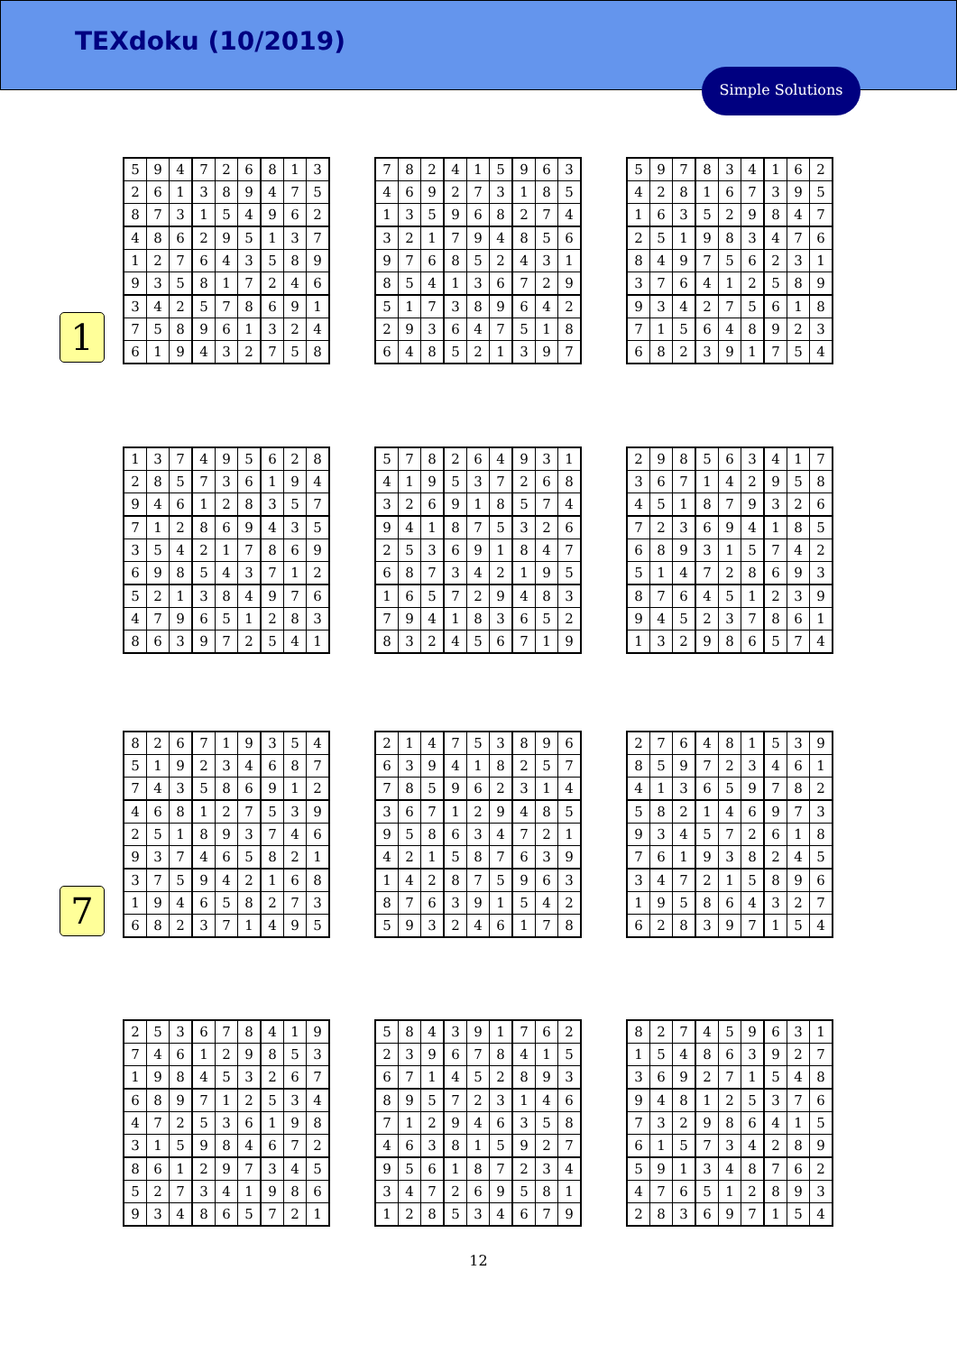TEXdoku (10/2019)
Simple Solutions
1
| 5 | 9 | 4 | 7 | 2 | 6 | 8 | 1 | 3 |
| 2 | 6 | 1 | 3 | 8 | 9 | 4 | 7 | 5 |
| 8 | 7 | 3 | 1 | 5 | 4 | 9 | 6 | 2 |
| 4 | 8 | 6 | 2 | 9 | 5 | 1 | 3 | 7 |
| 1 | 2 | 7 | 6 | 4 | 3 | 5 | 8 | 9 |
| 9 | 3 | 5 | 8 | 1 | 7 | 2 | 4 | 6 |
| 3 | 4 | 2 | 5 | 7 | 8 | 6 | 9 | 1 |
| 7 | 5 | 8 | 9 | 6 | 1 | 3 | 2 | 4 |
| 6 | 1 | 9 | 4 | 3 | 2 | 7 | 5 | 8 |
| 7 | 8 | 2 | 4 | 1 | 5 | 9 | 6 | 3 |
| 4 | 6 | 9 | 2 | 7 | 3 | 1 | 8 | 5 |
| 1 | 3 | 5 | 9 | 6 | 8 | 2 | 7 | 4 |
| 3 | 2 | 1 | 7 | 9 | 4 | 8 | 5 | 6 |
| 9 | 7 | 6 | 8 | 5 | 2 | 4 | 3 | 1 |
| 8 | 5 | 4 | 1 | 3 | 6 | 7 | 2 | 9 |
| 5 | 1 | 7 | 3 | 8 | 9 | 6 | 4 | 2 |
| 2 | 9 | 3 | 6 | 4 | 7 | 5 | 1 | 8 |
| 6 | 4 | 8 | 5 | 2 | 1 | 3 | 9 | 7 |
| 5 | 9 | 7 | 8 | 3 | 4 | 1 | 6 | 2 |
| 4 | 2 | 8 | 1 | 6 | 7 | 3 | 9 | 5 |
| 1 | 6 | 3 | 5 | 2 | 9 | 8 | 4 | 7 |
| 2 | 5 | 1 | 9 | 8 | 3 | 4 | 7 | 6 |
| 8 | 4 | 9 | 7 | 5 | 6 | 2 | 3 | 1 |
| 3 | 7 | 6 | 4 | 1 | 2 | 5 | 8 | 9 |
| 9 | 3 | 4 | 2 | 7 | 5 | 6 | 1 | 8 |
| 7 | 1 | 5 | 6 | 4 | 8 | 9 | 2 | 3 |
| 6 | 8 | 2 | 3 | 9 | 1 | 7 | 5 | 4 |
| 1 | 3 | 7 | 4 | 9 | 5 | 6 | 2 | 8 |
| 2 | 8 | 5 | 7 | 3 | 6 | 1 | 9 | 4 |
| 9 | 4 | 6 | 1 | 2 | 8 | 3 | 5 | 7 |
| 7 | 1 | 2 | 8 | 6 | 9 | 4 | 3 | 5 |
| 3 | 5 | 4 | 2 | 1 | 7 | 8 | 6 | 9 |
| 6 | 9 | 8 | 5 | 4 | 3 | 7 | 1 | 2 |
| 5 | 2 | 1 | 3 | 8 | 4 | 9 | 7 | 6 |
| 4 | 7 | 9 | 6 | 5 | 1 | 2 | 8 | 3 |
| 8 | 6 | 3 | 9 | 7 | 2 | 5 | 4 | 1 |
| 5 | 7 | 8 | 2 | 6 | 4 | 9 | 3 | 1 |
| 4 | 1 | 9 | 5 | 3 | 7 | 2 | 6 | 8 |
| 3 | 2 | 6 | 9 | 1 | 8 | 5 | 7 | 4 |
| 9 | 4 | 1 | 8 | 7 | 5 | 3 | 2 | 6 |
| 2 | 5 | 3 | 6 | 9 | 1 | 8 | 4 | 7 |
| 6 | 8 | 7 | 3 | 4 | 2 | 1 | 9 | 5 |
| 1 | 6 | 5 | 7 | 2 | 9 | 4 | 8 | 3 |
| 7 | 9 | 4 | 1 | 8 | 3 | 6 | 5 | 2 |
| 8 | 3 | 2 | 4 | 5 | 6 | 7 | 1 | 9 |
| 2 | 9 | 8 | 5 | 6 | 3 | 4 | 1 | 7 |
| 3 | 6 | 7 | 1 | 4 | 2 | 9 | 5 | 8 |
| 4 | 5 | 1 | 8 | 7 | 9 | 3 | 2 | 6 |
| 7 | 2 | 3 | 6 | 9 | 4 | 1 | 8 | 5 |
| 6 | 8 | 9 | 3 | 1 | 5 | 7 | 4 | 2 |
| 5 | 1 | 4 | 7 | 2 | 8 | 6 | 9 | 3 |
| 8 | 7 | 6 | 4 | 5 | 1 | 2 | 3 | 9 |
| 9 | 4 | 5 | 2 | 3 | 7 | 8 | 6 | 1 |
| 1 | 3 | 2 | 9 | 8 | 6 | 5 | 7 | 4 |
7
| 8 | 2 | 6 | 7 | 1 | 9 | 3 | 5 | 4 |
| 5 | 1 | 9 | 2 | 3 | 4 | 6 | 8 | 7 |
| 7 | 4 | 3 | 5 | 8 | 6 | 9 | 1 | 2 |
| 4 | 6 | 8 | 1 | 2 | 7 | 5 | 3 | 9 |
| 2 | 5 | 1 | 8 | 9 | 3 | 7 | 4 | 6 |
| 9 | 3 | 7 | 4 | 6 | 5 | 8 | 2 | 1 |
| 3 | 7 | 5 | 9 | 4 | 2 | 1 | 6 | 8 |
| 1 | 9 | 4 | 6 | 5 | 8 | 2 | 7 | 3 |
| 6 | 8 | 2 | 3 | 7 | 1 | 4 | 9 | 5 |
| 2 | 1 | 4 | 7 | 5 | 3 | 8 | 9 | 6 |
| 6 | 3 | 9 | 4 | 1 | 8 | 2 | 5 | 7 |
| 7 | 8 | 5 | 9 | 6 | 2 | 3 | 1 | 4 |
| 3 | 6 | 7 | 1 | 2 | 9 | 4 | 8 | 5 |
| 9 | 5 | 8 | 6 | 3 | 4 | 7 | 2 | 1 |
| 4 | 2 | 1 | 5 | 8 | 7 | 6 | 3 | 9 |
| 1 | 4 | 2 | 8 | 7 | 5 | 9 | 6 | 3 |
| 8 | 7 | 6 | 3 | 9 | 1 | 5 | 4 | 2 |
| 5 | 9 | 3 | 2 | 4 | 6 | 1 | 7 | 8 |
| 2 | 7 | 6 | 4 | 8 | 1 | 5 | 3 | 9 |
| 8 | 5 | 9 | 7 | 2 | 3 | 4 | 6 | 1 |
| 4 | 1 | 3 | 6 | 5 | 9 | 7 | 8 | 2 |
| 5 | 8 | 2 | 1 | 4 | 6 | 9 | 7 | 3 |
| 9 | 3 | 4 | 5 | 7 | 2 | 6 | 1 | 8 |
| 7 | 6 | 1 | 9 | 3 | 8 | 2 | 4 | 5 |
| 3 | 4 | 7 | 2 | 1 | 5 | 8 | 9 | 6 |
| 1 | 9 | 5 | 8 | 6 | 4 | 3 | 2 | 7 |
| 6 | 2 | 8 | 3 | 9 | 7 | 1 | 5 | 4 |
| 2 | 5 | 3 | 6 | 7 | 8 | 4 | 1 | 9 |
| 7 | 4 | 6 | 1 | 2 | 9 | 8 | 5 | 3 |
| 1 | 9 | 8 | 4 | 5 | 3 | 2 | 6 | 7 |
| 6 | 8 | 9 | 7 | 1 | 2 | 5 | 3 | 4 |
| 4 | 7 | 2 | 5 | 3 | 6 | 1 | 9 | 8 |
| 3 | 1 | 5 | 9 | 8 | 4 | 6 | 7 | 2 |
| 8 | 6 | 1 | 2 | 9 | 7 | 3 | 4 | 5 |
| 5 | 2 | 7 | 3 | 4 | 1 | 9 | 8 | 6 |
| 9 | 3 | 4 | 8 | 6 | 5 | 7 | 2 | 1 |
| 5 | 8 | 4 | 3 | 9 | 1 | 7 | 6 | 2 |
| 2 | 3 | 9 | 6 | 7 | 8 | 4 | 1 | 5 |
| 6 | 7 | 1 | 4 | 5 | 2 | 8 | 9 | 3 |
| 8 | 9 | 5 | 7 | 2 | 3 | 1 | 4 | 6 |
| 7 | 1 | 2 | 9 | 4 | 6 | 3 | 5 | 8 |
| 4 | 6 | 3 | 8 | 1 | 5 | 9 | 2 | 7 |
| 9 | 5 | 6 | 1 | 8 | 7 | 2 | 3 | 4 |
| 3 | 4 | 7 | 2 | 6 | 9 | 5 | 8 | 1 |
| 1 | 2 | 8 | 5 | 3 | 4 | 6 | 7 | 9 |
| 8 | 2 | 7 | 4 | 5 | 9 | 6 | 3 | 1 |
| 1 | 5 | 4 | 8 | 6 | 3 | 9 | 2 | 7 |
| 3 | 6 | 9 | 2 | 7 | 1 | 5 | 4 | 8 |
| 9 | 4 | 8 | 1 | 2 | 5 | 3 | 7 | 6 |
| 7 | 3 | 2 | 9 | 8 | 6 | 4 | 1 | 5 |
| 6 | 1 | 5 | 7 | 3 | 4 | 2 | 8 | 9 |
| 5 | 9 | 1 | 3 | 4 | 8 | 7 | 6 | 2 |
| 4 | 7 | 6 | 5 | 1 | 2 | 8 | 9 | 3 |
| 2 | 8 | 3 | 6 | 9 | 7 | 1 | 5 | 4 |
12